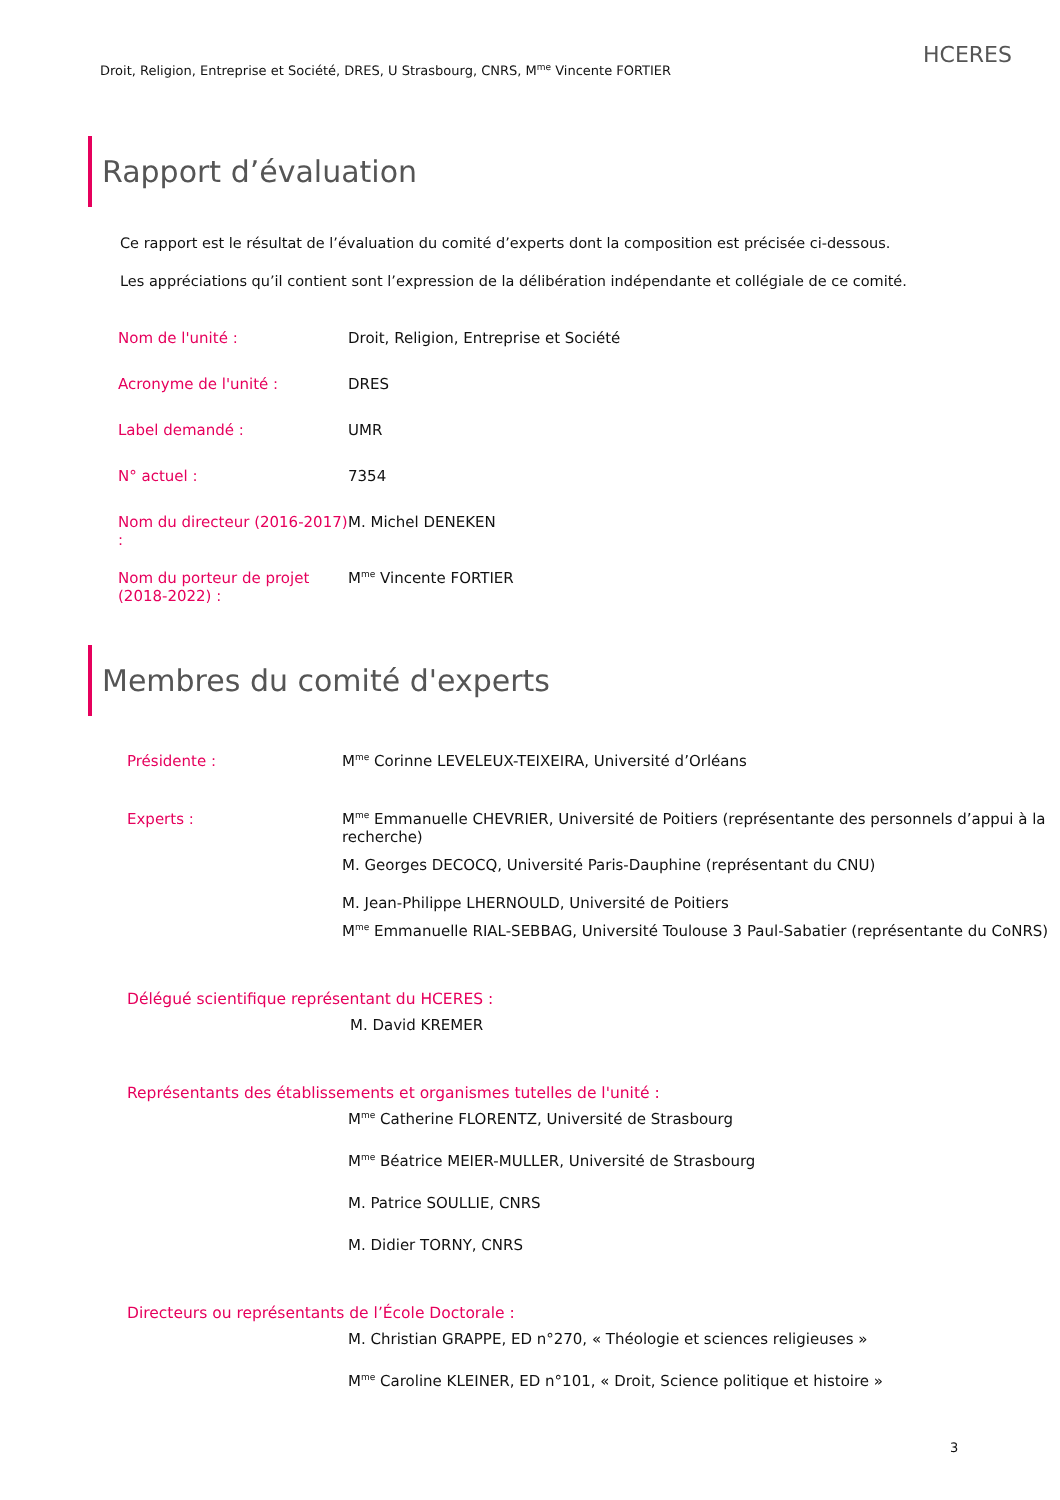Droit, Religion, Entreprise et Société, DRES, U Strasbourg, CNRS, M<sup>me</sup> Vincente FORTIER
HCERES
Rapport d’évaluation
Ce rapport est le résultat de l’évaluation du comité d’experts dont la composition est précisée ci-dessous.
Les appréciations qu’il contient sont l’expression de la délibération indépendante et collégiale de ce comité.
| Nom de l'unité : | Droit, Religion, Entreprise et Société |
| Acronyme de l'unité : | DRES |
| Label demandé : | UMR |
| N° actuel : | 7354 |
| Nom du directeur (2016-2017) : | M. Michel DENEKEN |
| Nom du porteur de projet (2018-2022) : | M<sup>me</sup> Vincente FORTIER |
Membres du comité d'experts
| Présidente : | M<sup>me</sup> Corinne LEVELEUX-TEIXEIRA, Université d’Orléans |
| Experts : | M<sup>me</sup> Emmanuelle CHEVRIER, Université de Poitiers (représentante des personnels d’appui à la recherche) |
| | M. Georges DECOCQ, Université Paris-Dauphine (représentant du CNU) |
| | M. Jean-Philippe LHERNOULD, Université de Poitiers |
| | M<sup>me</sup> Emmanuelle RIAL-SEBBAG, Université Toulouse 3 Paul-Sabatier (représentante du CoNRS) |
Délégué scientifique représentant du HCERES :
M. David KREMER
Représentants des établissements et organismes tutelles de l'unité :
M<sup>me</sup> Catherine FLORENTZ, Université de Strasbourg
M<sup>me</sup> Béatrice MEIER-MULLER, Université de Strasbourg
M. Patrice SOULLIE, CNRS
M. Didier TORNY, CNRS
Directeurs ou représentants de l’École Doctorale :
M. Christian GRAPPE, ED n°270, « Théologie et sciences religieuses »
M<sup>me</sup> Caroline KLEINER, ED n°101, « Droit, Science politique et histoire »
3